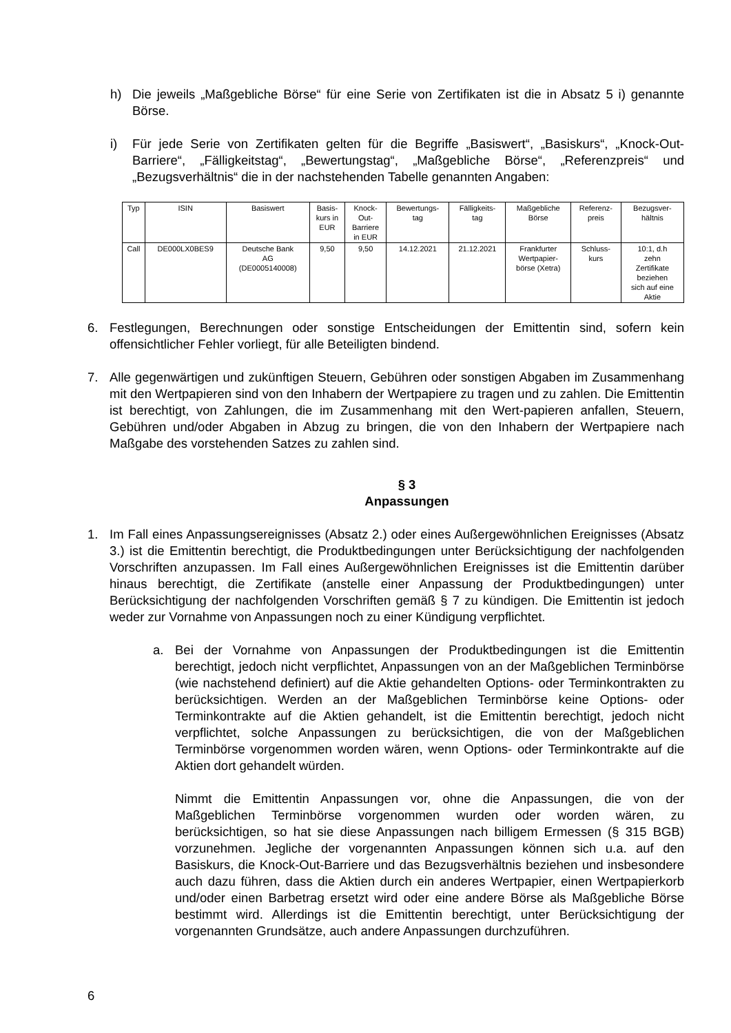h) Die jeweils „Maßgebliche Börse“ für eine Serie von Zertifikaten ist die in Absatz 5 i) genannte Börse.
i) Für jede Serie von Zertifikaten gelten für die Begriffe „Basiswert“, „Basiskurs“, „Knock-Out-Barriere“, „Fälligkeitstag“, „Bewertungstag“, „Maßgebliche Börse“, „Referenzpreis“ und „Bezugsverhältnis“ die in der nachstehenden Tabelle genannten Angaben:
| Typ | ISIN | Basiswert | Basis- kurs in EUR | Knock- Out- Barriere in EUR | Bewertungs- tag | Fälligkeits- tag | Maßgebliche Börse | Referenz- preis | Bezugsver- hältnis |
| --- | --- | --- | --- | --- | --- | --- | --- | --- | --- |
| Call | DE000LX0BES9 | Deutsche Bank AG (DE0005140008) | 9,50 | 9,50 | 14.12.2021 | 21.12.2021 | Frankfurter Wertpapier- börse (Xetra) | Schluss- kurs | 10:1, d.h zehn Zertifikate beziehen sich auf eine Aktie |
6. Festlegungen, Berechnungen oder sonstige Entscheidungen der Emittentin sind, sofern kein offensichtlicher Fehler vorliegt, für alle Beteiligten bindend.
7. Alle gegenwärtigen und zukünftigen Steuern, Gebühren oder sonstigen Abgaben im Zusammenhang mit den Wertpapieren sind von den Inhabern der Wertpapiere zu tragen und zu zahlen. Die Emittentin ist berechtigt, von Zahlungen, die im Zusammenhang mit den Wert-papieren anfallen, Steuern, Gebühren und/oder Abgaben in Abzug zu bringen, die von den Inhabern der Wertpapiere nach Maßgabe des vorstehenden Satzes zu zahlen sind.
§ 3
Anpassungen
1. Im Fall eines Anpassungsereignisses (Absatz 2.) oder eines Außergewöhnlichen Ereignisses (Absatz 3.) ist die Emittentin berechtigt, die Produktbedingungen unter Berücksichtigung der nachfolgenden Vorschriften anzupassen. Im Fall eines Außergewöhnlichen Ereignisses ist die Emittentin darüber hinaus berechtigt, die Zertifikate (anstelle einer Anpassung der Produktbedingungen) unter Berücksichtigung der nachfolgenden Vorschriften gemäß § 7 zu kündigen. Die Emittentin ist jedoch weder zur Vornahme von Anpassungen noch zu einer Kündigung verpflichtet.
a. Bei der Vornahme von Anpassungen der Produktbedingungen ist die Emittentin berechtigt, jedoch nicht verpflichtet, Anpassungen von an der Maßgeblichen Terminbörse (wie nachstehend definiert) auf die Aktie gehandelten Options- oder Terminkontrakten zu berücksichtigen. Werden an der Maßgeblichen Terminbörse keine Options- oder Terminkontrakte auf die Aktien gehandelt, ist die Emittentin berechtigt, jedoch nicht verpflichtet, solche Anpassungen zu berücksichtigen, die von der Maßgeblichen Terminbörse vorgenommen worden wären, wenn Options- oder Terminkontrakte auf die Aktien dort gehandelt würden.
Nimmt die Emittentin Anpassungen vor, ohne die Anpassungen, die von der Maßgeblichen Terminbörse vorgenommen wurden oder worden wären, zu berücksichtigen, so hat sie diese Anpassungen nach billigem Ermessen (§ 315 BGB) vorzunehmen. Jegliche der vorgenannten Anpassungen können sich u.a. auf den Basiskurs, die Knock-Out-Barriere und das Bezugsverhältnis beziehen und insbesondere auch dazu führen, dass die Aktien durch ein anderes Wertpapier, einen Wertpapierkorb und/oder einen Barbetrag ersetzt wird oder eine andere Börse als Maßgebliche Börse bestimmt wird. Allerdings ist die Emittentin berechtigt, unter Berücksichtigung der vorgenannten Grundsätze, auch andere Anpassungen durchzuführen.
6